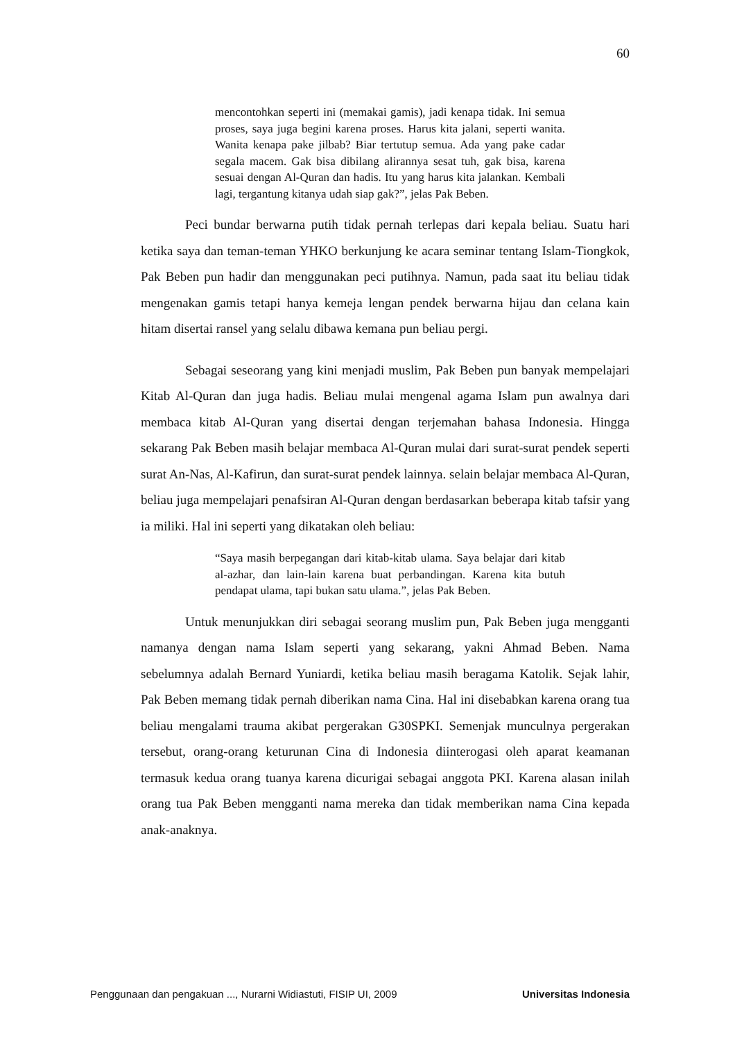60
mencontohkan seperti ini (memakai gamis), jadi kenapa tidak. Ini semua proses, saya juga begini karena proses. Harus kita jalani, seperti wanita. Wanita kenapa pake jilbab? Biar tertutup semua. Ada yang pake cadar segala macem. Gak bisa dibilang alirannya sesat tuh, gak bisa, karena sesuai dengan Al-Quran dan hadis. Itu yang harus kita jalankan. Kembali lagi, tergantung kitanya udah siap gak?”, jelas Pak Beben.
Peci bundar berwarna putih tidak pernah terlepas dari kepala beliau. Suatu hari ketika saya dan teman-teman YHKO berkunjung ke acara seminar tentang Islam-Tiongkok, Pak Beben pun hadir dan menggunakan peci putihnya. Namun, pada saat itu beliau tidak mengenakan gamis tetapi hanya kemeja lengan pendek berwarna hijau dan celana kain hitam disertai ransel yang selalu dibawa kemana pun beliau pergi.
Sebagai seseorang yang kini menjadi muslim, Pak Beben pun banyak mempelajari Kitab Al-Quran dan juga hadis. Beliau mulai mengenal agama Islam pun awalnya dari membaca kitab Al-Quran yang disertai dengan terjemahan bahasa Indonesia. Hingga sekarang Pak Beben masih belajar membaca Al-Quran mulai dari surat-surat pendek seperti surat An-Nas, Al-Kafirun, dan surat-surat pendek lainnya. selain belajar membaca Al-Quran, beliau juga mempelajari penafsiran Al-Quran dengan berdasarkan beberapa kitab tafsir yang ia miliki. Hal ini seperti yang dikatakan oleh beliau:
“Saya masih berpegangan dari kitab-kitab ulama. Saya belajar dari kitab al-azhar, dan lain-lain karena buat perbandingan. Karena kita butuh pendapat ulama, tapi bukan satu ulama.”, jelas Pak Beben.
Untuk menunjukkan diri sebagai seorang muslim pun, Pak Beben juga mengganti namanya dengan nama Islam seperti yang sekarang, yakni Ahmad Beben. Nama sebelumnya adalah Bernard Yuniardi, ketika beliau masih beragama Katolik. Sejak lahir, Pak Beben memang tidak pernah diberikan nama Cina. Hal ini disebabkan karena orang tua beliau mengalami trauma akibat pergerakan G30SPKI. Semenjak munculnya pergerakan tersebut, orang-orang keturunan Cina di Indonesia diinterogasi oleh aparat keamanan termasuk kedua orang tuanya karena dicurigai sebagai anggota PKI. Karena alasan inilah orang tua Pak Beben mengganti nama mereka dan tidak memberikan nama Cina kepada anak-anaknya.
Penggunaan dan pengakuan ..., Nurarni Widiastuti, FISIP UI, 2009 Universitas Indonesia